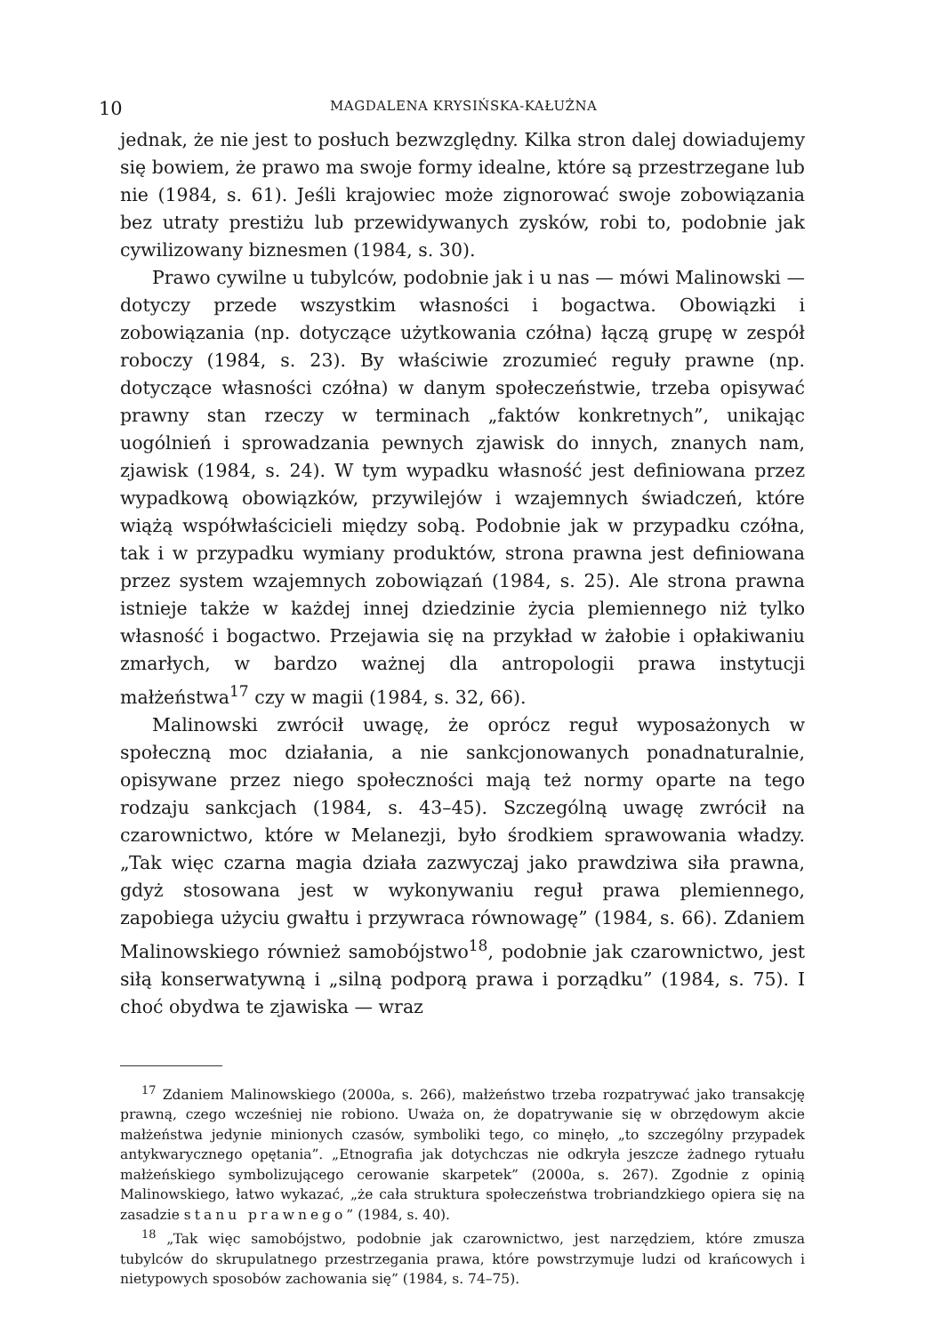10 MAGDALENA KRYSIŃSKA-KAŁUŻNA
jednak, że nie jest to posłuch bezwzględny. Kilka stron dalej dowiadujemy się bowiem, że prawo ma swoje formy idealne, które są przestrzegane lub nie (1984, s. 61). Jeśli krajowiec może zignorować swoje zobowiązania bez utraty prestiżu lub przewidywanych zysków, robi to, podobnie jak cywilizowany biznesmen (1984, s. 30).
Prawo cywilne u tubylców, podobnie jak i u nas — mówi Malinowski — dotyczy przede wszystkim własności i bogactwa. Obowiązki i zobowiązania (np. dotyczące użytkowania czółna) łączą grupę w zespół roboczy (1984, s. 23). By właściwie zrozumieć reguły prawne (np. dotyczące własności czółna) w danym społeczeństwie, trzeba opisywać prawny stan rzeczy w terminach „faktów konkretnych”, unikając uogólnień i sprowadzania pewnych zjawisk do innych, znanych nam, zjawisk (1984, s. 24). W tym wypadku własność jest definiowana przez wypadkową obowiązków, przywilejów i wzajemnych świadczeń, które wiążą współwłaścicieli między sobą. Podobnie jak w przypadku czółna, tak i w przypadku wymiany produktów, strona prawna jest definiowana przez system wzajemnych zobowiązań (1984, s. 25). Ale strona prawna istnieje także w każdej innej dziedzinie życia plemiennego niż tylko własność i bogactwo. Przejawia się na przykład w żałobie i opłakiwaniu zmarłych, w bardzo ważnej dla antropologii prawa instytucji małżeństwa<sup>17</sup> czy w magii (1984, s. 32, 66).
Malinowski zwrócił uwagę, że oprócz reguł wyposażonych w społeczną moc działania, a nie sankcjonowanych ponadnaturalnie, opisywane przez niego społeczności mają też normy oparte na tego rodzaju sankcjach (1984, s. 43–45). Szczególną uwagę zwrócił na czarownictwo, które w Melanezji, było środkiem sprawowania władzy. „Tak więc czarna magia działa zazwyczaj jako prawdziwa siła prawna, gdyż stosowana jest w wykonywaniu reguł prawa plemiennego, zapobiega użyciu gwałtu i przywraca równowagę” (1984, s. 66). Zdaniem Malinowskiego również samobójstwo<sup>18</sup>, podobnie jak czarownictwo, jest siłą konserwatywną i „silną podporą prawa i porządku” (1984, s. 75). I choć obydwa te zjawiska — wraz
<sup>17</sup> Zdaniem Malinowskiego (2000a, s. 266), małżeństwo trzeba rozpatrywać jako transakcję prawną, czego wcześniej nie robiono. Uważa on, że dopatrywanie się w obrzędowym akcie małżeństwa jedynie minionych czasów, symboliki tego, co minęło, „to szczególny przypadek antykwarycznego opętania”. „Etnografia jak dotychczas nie odkryła jeszcze żadnego rytuału małżeńskiego symbolizującego cerowanie skarpetek” (2000a, s. 267). Zgodnie z opinią Malinowskiego, łatwo wykazać, „że cała struktura społeczeństwa trobriandzkiego opiera się na zasadzie stanu prawnego” (1984, s. 40).
<sup>18</sup> „Tak więc samobójstwo, podobnie jak czarownictwo, jest narzędziem, które zmusza tubylców do skrupulatnego przestrzegania prawa, które powstrzymuje ludzi od krańcowych i nietypowych sposobów zachowania się” (1984, s. 74–75).